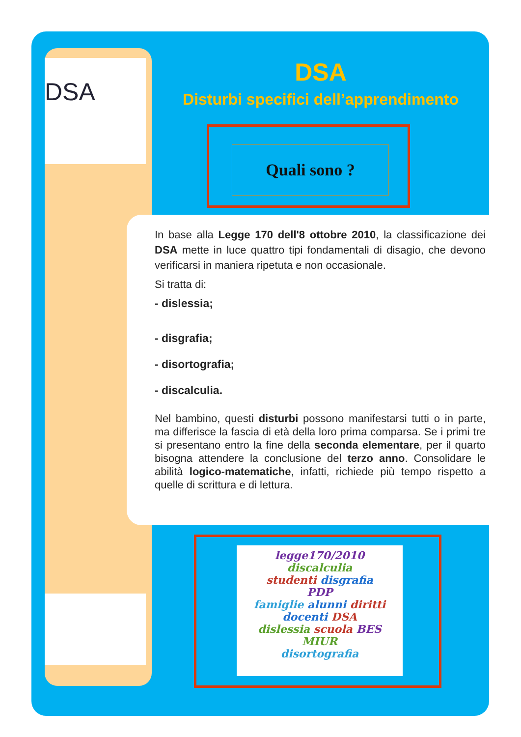DSA
DSA
Disturbi specifici dell’apprendimento
Quali sono ?
In base alla Legge 170 dell'8 ottobre 2010, la classificazione dei DSA mette in luce quattro tipi fondamentali di disagio, che devono verificarsi in maniera ripetuta e non occasionale.
Si tratta di:
- dislessia;
- disgrafia;
- disortografia;
- discalculia.
Nel bambino, questi disturbi possono manifestarsi tutti o in parte, ma differisce la fascia di età della loro prima comparsa. Se i primi tre si presentano entro la fine della seconda elementare, per il quarto bisogna attendere la conclusione del terzo anno. Consolidare le abilità logico-matematiche, infatti, richiede più tempo rispetto a quelle di scrittura e di lettura.
legge170/2010
discalculia
studenti disgrafia
PDP
famiglie alunni diritti
docenti DSA
dislessia scuola BES
MIUR
disortografia